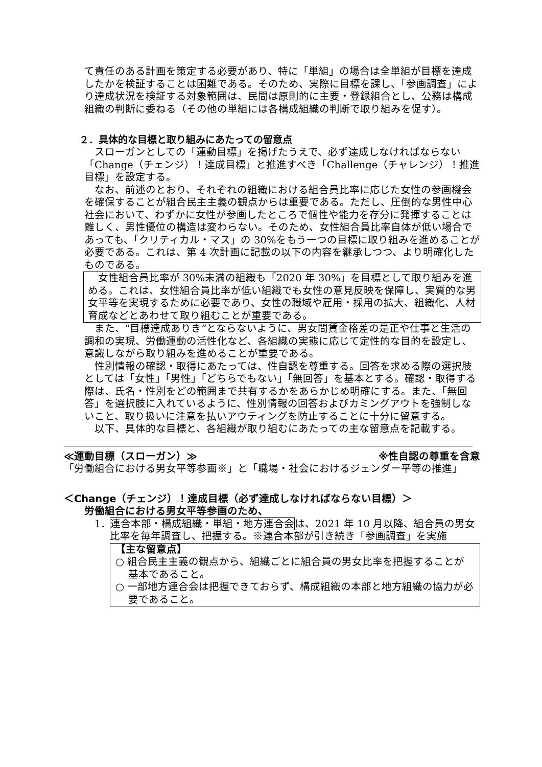て責任のある計画を策定する必要があり、特に「単組」の場合は全単組が目標を達成したかを検証することは困難である。そのため、実際に目標を課し、「参画調査」により達成状況を検証する対象範囲は、民間は原則的に主要・登録組合とし、公務は構成組織の判断に委ねる（その他の単組には各構成組織の判断で取り組みを促す）。
２．具体的な目標と取り組みにあたっての留意点
スローガンとしての「運動目標」を掲げたうえで、必ず達成しなければならない「Change（チェンジ）！達成目標」と推進すべき「Challenge（チャレンジ）！推進目標」を設定する。
なお、前述のとおり、それぞれの組織における組合員比率に応じた女性の参画機会を確保することが組合民主主義の観点からは重要である。ただし、圧倒的な男性中心社会において、わずかに女性が参画したところで個性や能力を存分に発揮することは難しく、男性優位の構造は変わらない。そのため、女性組合員比率自体が低い場合であっても、「クリティカル・マス」の 30%をもう一つの目標に取り組みを進めることが必要である。これは、第 4 次計画に記載の以下の内容を継承しつつ、より明確化したものである。
女性組合員比率が 30%未満の組織も「2020 年 30%」を目標として取り組みを進める。これは、女性組合員比率が低い組織でも女性の意見反映を保障し、実質的な男女平等を実現するために必要であり、女性の職域や雇用・採用の拡大、組織化、人材育成などとあわせて取り組むことが重要である。
また、“目標達成ありき”とならないように、男女間賃金格差の是正や仕事と生活の調和の実現、労働運動の活性化など、各組織の実態に応じて定性的な目的を設定し、意識しながら取り組みを進めることが重要である。
性別情報の確認・取得にあたっては、性自認を尊重する。回答を求める際の選択肢としては「女性」「男性」「どちらでもない」「無回答」を基本とする。確認・取得する際は、氏名・性別をどの範囲まで共有するかをあらかじめ明確にする。また、「無回答」を選択肢に入れているように、性別情報の回答およびカミングアウトを強制しないこと、取り扱いに注意を払いアウティングを防止することに十分に留意する。
以下、具体的な目標と、各組織が取り組むにあたっての主な留意点を記載する。
≪運動目標（スローガン）≫ ※性自認の尊重を含意
「労働組合における男女平等参画※」と「職場・社会におけるジェンダー平等の推進」
＜Change（チェンジ）！達成目標（必ず達成しなければならない目標）＞
労働組合における男女平等参画のため、
1．
連合本部・構成組織・単組・地方連合会は、2021 年 10 月以降、組合員の男女比率を毎年調査し、把握する。※連合本部が引き続き「参画調査」を実施
【主な留意点】
○ 組合民主主義の観点から、組織ごとに組合員の男女比率を把握することが基本であること。
○ 一部地方連合会は把握できておらず、構成組織の本部と地方組織の協力が必要であること。